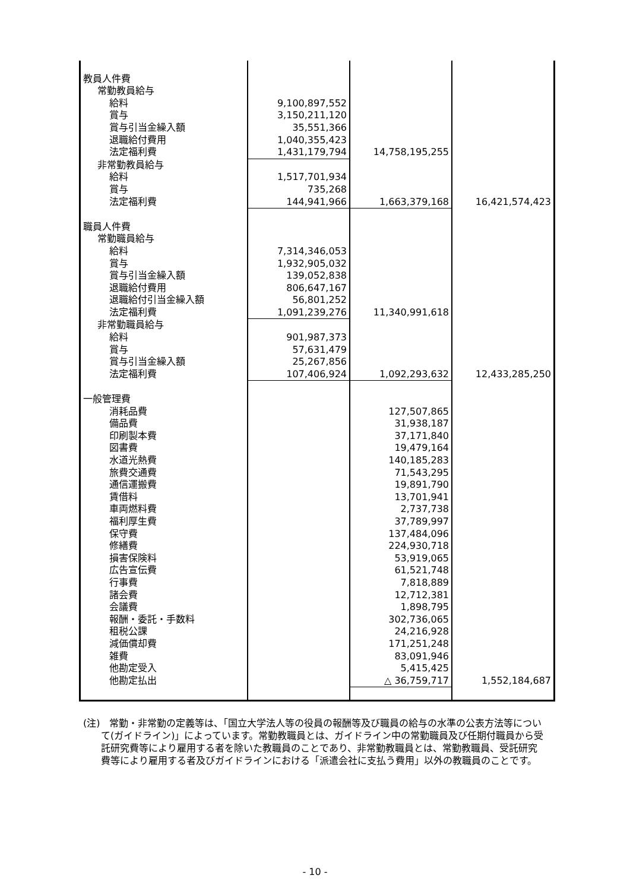| 教員人件費 | | | |
| 常勤教員給与 | | | |
| 給料 | 9,100,897,552 | | |
| 賞与 | 3,150,211,120 | | |
| 賞与引当金繰入額 | 35,551,366 | | |
| 退職給付費用 | 1,040,355,423 | | |
| 法定福利費 | 1,431,179,794 | 14,758,195,255 | |
| 非常勤教員給与 | | | |
| 給料 | 1,517,701,934 | | |
| 賞与 | 735,268 | | |
| 法定福利費 | 144,941,966 | 1,663,379,168 | 16,421,574,423 |
| 職員人件費 | | | |
| 常勤職員給与 | | | |
| 給料 | 7,314,346,053 | | |
| 賞与 | 1,932,905,032 | | |
| 賞与引当金繰入額 | 139,052,838 | | |
| 退職給付費用 | 806,647,167 | | |
| 退職給付引当金繰入額 | 56,801,252 | | |
| 法定福利費 | 1,091,239,276 | 11,340,991,618 | |
| 非常勤職員給与 | | | |
| 給料 | 901,987,373 | | |
| 賞与 | 57,631,479 | | |
| 賞与引当金繰入額 | 25,267,856 | | |
| 法定福利費 | 107,406,924 | 1,092,293,632 | 12,433,285,250 |
| 一般管理費 | | | |
| 消耗品費 | | 127,507,865 | |
| 備品費 | | 31,938,187 | |
| 印刷製本費 | | 37,171,840 | |
| 図書費 | | 19,479,164 | |
| 水道光熱費 | | 140,185,283 | |
| 旅費交通費 | | 71,543,295 | |
| 通信運搬費 | | 19,891,790 | |
| 賃借料 | | 13,701,941 | |
| 車両燃料費 | | 2,737,738 | |
| 福利厚生費 | | 37,789,997 | |
| 保守費 | | 137,484,096 | |
| 修繕費 | | 224,930,718 | |
| 損害保険料 | | 53,919,065 | |
| 広告宣伝費 | | 61,521,748 | |
| 行事費 | | 7,818,889 | |
| 諸会費 | | 12,712,381 | |
| 会議費 | | 1,898,795 | |
| 報酬・委託・手数料 | | 302,736,065 | |
| 租税公課 | | 24,216,928 | |
| 減価償却費 | | 171,251,248 | |
| 雑費 | | 83,091,946 | |
| 他勘定受入 | | 5,415,425 | |
| 他勘定払出 | | △ 36,759,717 | 1,552,184,687 |
(注)　常勤・非常勤の定義等は、「国立大学法人等の役員の報酬等及び職員の給与の水準の公表方法等について(ガイドライン)」によっています。常勤教職員とは、ガイドライン中の常勤職員及び任期付職員から受託研究費等により雇用する者を除いた教職員のことであり、非常勤教職員とは、常勤教職員、受託研究費等により雇用する者及びガイドラインにおける「派遣会社に支払う費用」以外の教職員のことです。
- 10 -